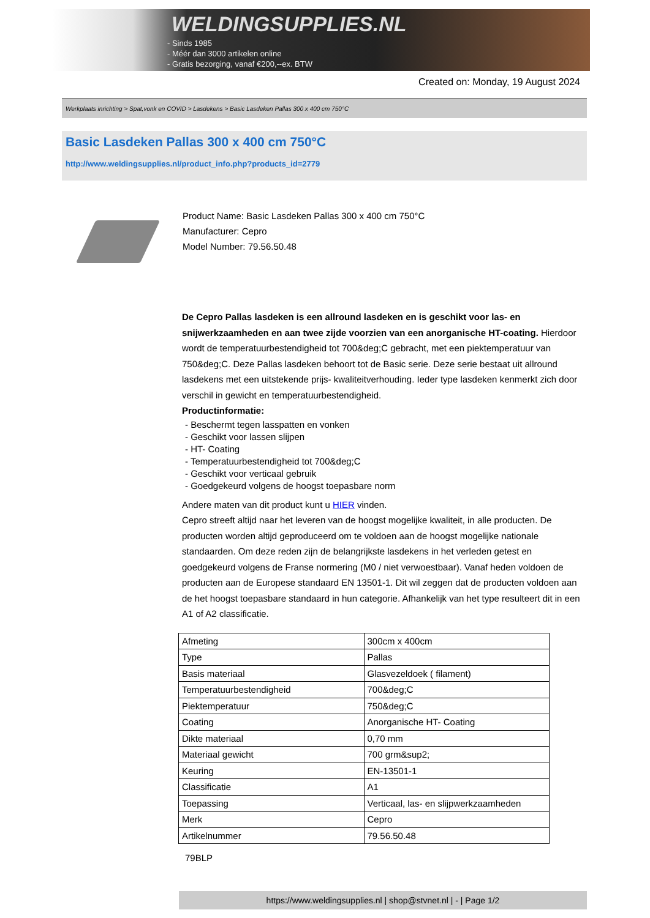WELDINGSUPPLIES.NL
- Sinds 1985
- Méér dan 3000 artikelen online
- Gratis bezorging, vanaf €200,--ex. BTW
Created on: Monday, 19 August 2024
Werkplaats inrichting > Spat,vonk en COVID > Lasdekens > Basic Lasdeken Pallas 300 x 400 cm 750°C
Basic Lasdeken Pallas 300 x 400 cm 750°C
http://www.weldingsupplies.nl/product_info.php?products_id=2779
Product Name: Basic Lasdeken Pallas 300 x 400 cm 750°C
Manufacturer: Cepro
Model Number: 79.56.50.48
De Cepro Pallas lasdeken is een allround lasdeken en is geschikt voor las- en snijwerkzaamheden en aan twee zijde voorzien van een anorganische HT-coating. Hierdoor wordt de temperatuurbestendigheid tot 700&deg;C gebracht, met een piektemperatuur van 750&deg;C. Deze Pallas lasdeken behoort tot de Basic serie. Deze serie bestaat uit allround lasdekens met een uitstekende prijs- kwaliteitverhouding. Ieder type lasdeken kenmerkt zich door verschil in gewicht en temperatuurbestendigheid.
Productinformatie:
- Beschermt tegen lasspatten en vonken
- Geschikt voor lassen slijpen
- HT- Coating
- Temperatuurbestendigheid tot 700&deg;C
- Geschikt voor verticaal gebruik
- Goedgekeurd volgens de hoogst toepasbare norm
Andere maten van dit product kunt u HIER vinden.
Cepro streeft altijd naar het leveren van de hoogst mogelijke kwaliteit, in alle producten. De producten worden altijd geproduceerd om te voldoen aan de hoogst mogelijke nationale standaarden. Om deze reden zijn de belangrijkste lasdekens in het verleden getest en goedgekeurd volgens de Franse normering (M0 / niet verwoestbaar). Vanaf heden voldoen de producten aan de Europese standaard EN 13501-1. Dit wil zeggen dat de producten voldoen aan de het hoogst toepasbare standaard in hun categorie. Afhankelijk van het type resulteert dit in een A1 of A2 classificatie.
| Afmeting | 300cm x 400cm |
| Type | Pallas |
| Basis materiaal | Glasvezeldoek ( filament) |
| Temperatuurbestendigheid | 700&deg;C |
| Piektemperatuur | 750&deg;C |
| Coating | Anorganische HT- Coating |
| Dikte materiaal | 0,70 mm |
| Materiaal gewicht | 700 grm&sup2; |
| Keuring | EN-13501-1 |
| Classificatie | A1 |
| Toepassing | Verticaal, las- en slijpwerkzaamheden |
| Merk | Cepro |
| Artikelnummer | 79.56.50.48 |
79BLP
https://www.weldingsupplies.nl | shop@stvnet.nl | - | Page 1/2